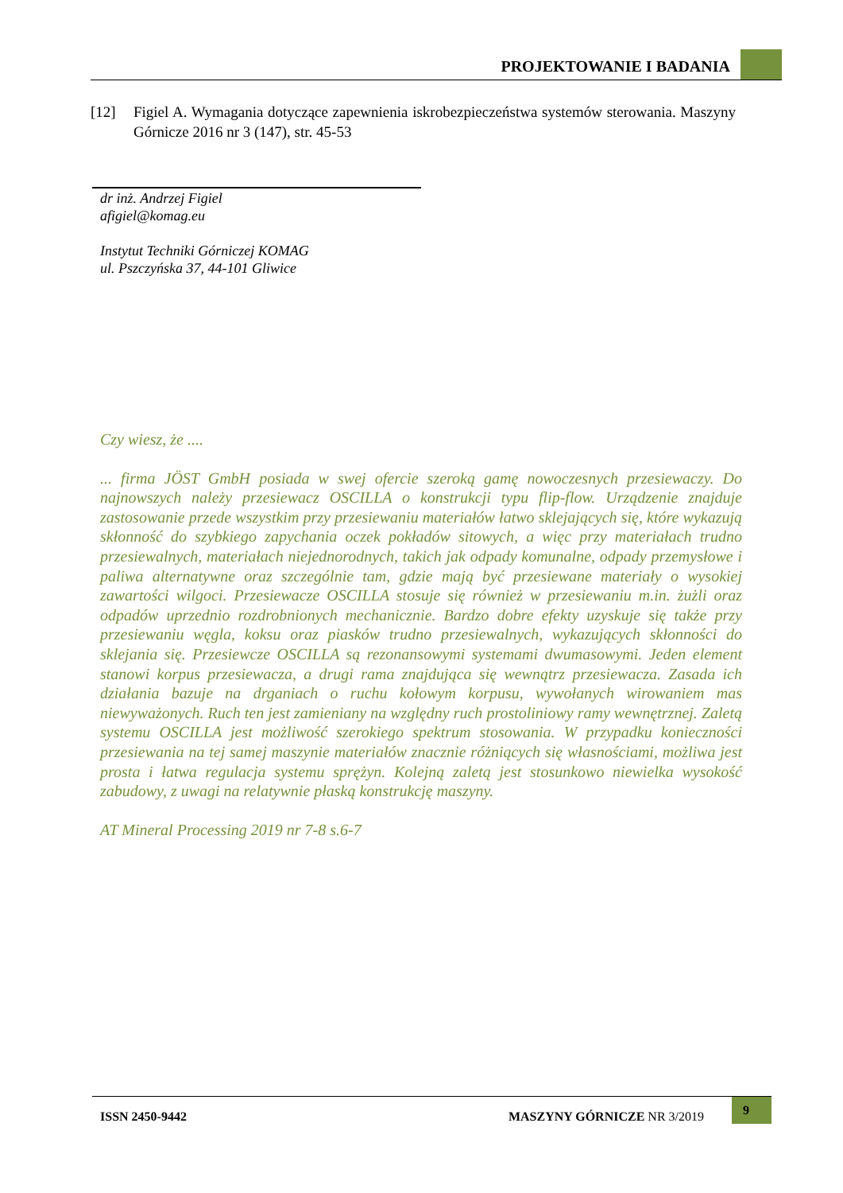PROJEKTOWANIE I BADANIA
[12] Figiel A. Wymagania dotyczące zapewnienia iskrobezpieczeństwa systemów sterowania. Maszyny Górnicze 2016 nr 3 (147), str. 45-53
dr inż. Andrzej Figiel
afigiel@komag.eu
Instytut Techniki Górniczej KOMAG
ul. Pszczyńska 37, 44-101 Gliwice
Czy wiesz, że ....
... firma JÖST GmbH posiada w swej ofercie szeroką gamę nowoczesnych przesiewaczy. Do najnowszych należy przesiewacz OSCILLA o konstrukcji typu flip-flow. Urządzenie znajduje zastosowanie przede wszystkim przy przesiewaniu materiałów łatwo sklejających się, które wykazują skłonność do szybkiego zapychania oczek pokładów sitowych, a więc przy materiałach trudno przesiewalnych, materiałach niejednorodnych, takich jak odpady komunalne, odpady przemysłowe i paliwa alternatywne oraz szczególnie tam, gdzie mają być przesiewane materiały o wysokiej zawartości wilgoci. Przesiewacze OSCILLA stosuje się również w przesiewaniu m.in. żużli oraz odpadów uprzednio rozdrobnionych mechanicznie. Bardzo dobre efekty uzyskuje się także przy przesiewaniu węgla, koksu oraz piasków trudno przesiewalnych, wykazujących skłonności do sklejania się. Przesiewcze OSCILLA są rezonansowymi systemami dwumasowymi. Jeden element stanowi korpus przesiewacza, a drugi rama znajdująca się wewnątrz przesiewacza. Zasada ich działania bazuje na drganiach o ruchu kołowym korpusu, wywołanych wirowaniem mas niewyważonych. Ruch ten jest zamieniany na względny ruch prostoliniowy ramy wewnętrznej. Zaletą systemu OSCILLA jest możliwość szerokiego spektrum stosowania. W przypadku konieczności przesiewania na tej samej maszynie materiałów znacznie różniących się własnościami, możliwa jest prosta i łatwa regulacja systemu sprężyn. Kolejną zaletą jest stosunkowo niewielka wysokość zabudowy, z uwagi na relatywnie płaską konstrukcję maszyny.
AT Mineral Processing 2019 nr 7-8 s.6-7
ISSN 2450-9442 MASZYNY GÓRNICZE NR 3/2019
9